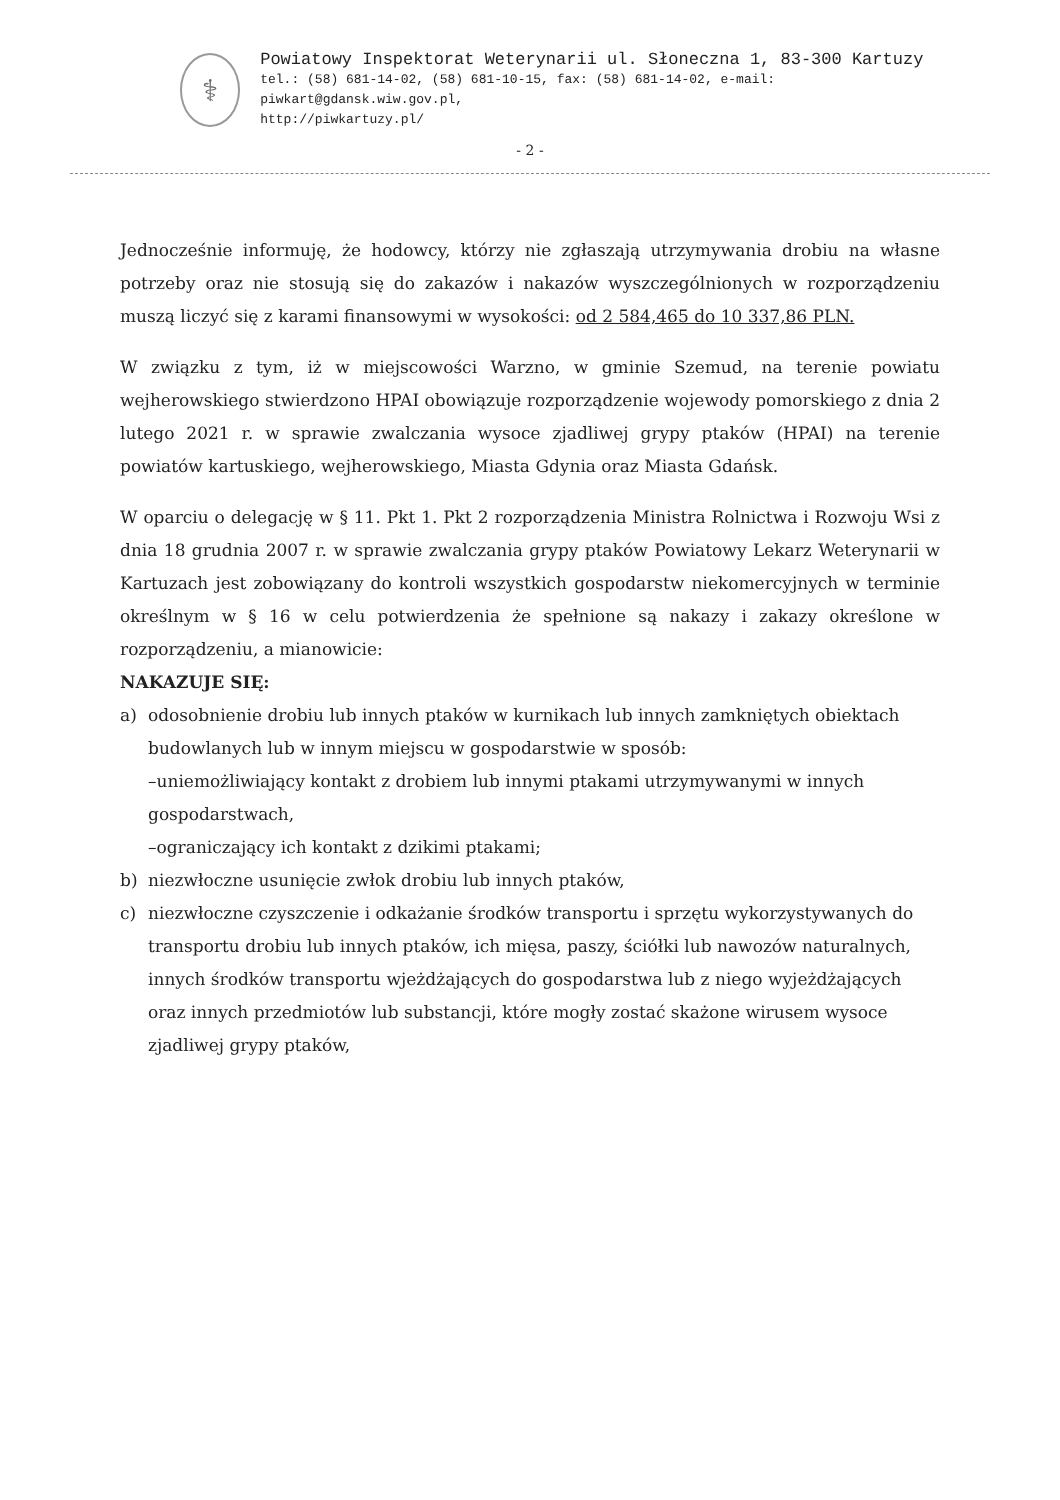⚕
Powiatowy Inspektorat Weterynarii ul. Słoneczna 1, 83-300 Kartuzy
tel.: (58) 681-14-02, (58) 681-10-15, fax: (58) 681-14-02, e-mail: piwkart@gdansk.wiw.gov.pl,
http://piwkartuzy.pl/
- 2 -
Jednocześnie informuję, że hodowcy, którzy nie zgłaszają utrzymywania drobiu na własne potrzeby oraz nie stosują się do zakazów i nakazów wyszczególnionych w rozporządzeniu muszą liczyć się z karami finansowymi w wysokości: od 2 584,465 do 10 337,86 PLN.
W związku z tym, iż w miejscowości Warzno, w gminie Szemud, na terenie powiatu wejherowskiego stwierdzono HPAI obowiązuje rozporządzenie wojewody pomorskiego z dnia 2 lutego 2021 r. w sprawie zwalczania wysoce zjadliwej grypy ptaków (HPAI) na terenie powiatów kartuskiego, wejherowskiego, Miasta Gdynia oraz Miasta Gdańsk.
W oparciu o delegację w § 11. Pkt 1. Pkt 2 rozporządzenia Ministra Rolnictwa i Rozwoju Wsi z dnia 18 grudnia 2007 r. w sprawie zwalczania grypy ptaków Powiatowy Lekarz Weterynarii w Kartuzach jest zobowiązany do kontroli wszystkich gospodarstw niekomercyjnych w terminie określnym w § 16 w celu potwierdzenia że spełnione są nakazy i zakazy określone w rozporządzeniu, a mianowicie:
NAKAZUJE SIĘ:
a) odosobnienie drobiu lub innych ptaków w kurnikach lub innych zamkniętych obiektach budowlanych lub w innym miejscu w gospodarstwie w sposób:
–uniemożliwiający kontakt z drobiem lub innymi ptakami utrzymywanymi w innych gospodarstwach,
–ograniczający ich kontakt z dzikimi ptakami;
b) niezwłoczne usunięcie zwłok drobiu lub innych ptaków,
c) niezwłoczne czyszczenie i odkażanie środków transportu i sprzętu wykorzystywanych do transportu drobiu lub innych ptaków, ich mięsa, paszy, ściółki lub nawozów naturalnych, innych środków transportu wjeżdżających do gospodarstwa lub z niego wyjeżdżających oraz innych przedmiotów lub substancji, które mogły zostać skażone wirusem wysoce zjadliwej grypy ptaków,